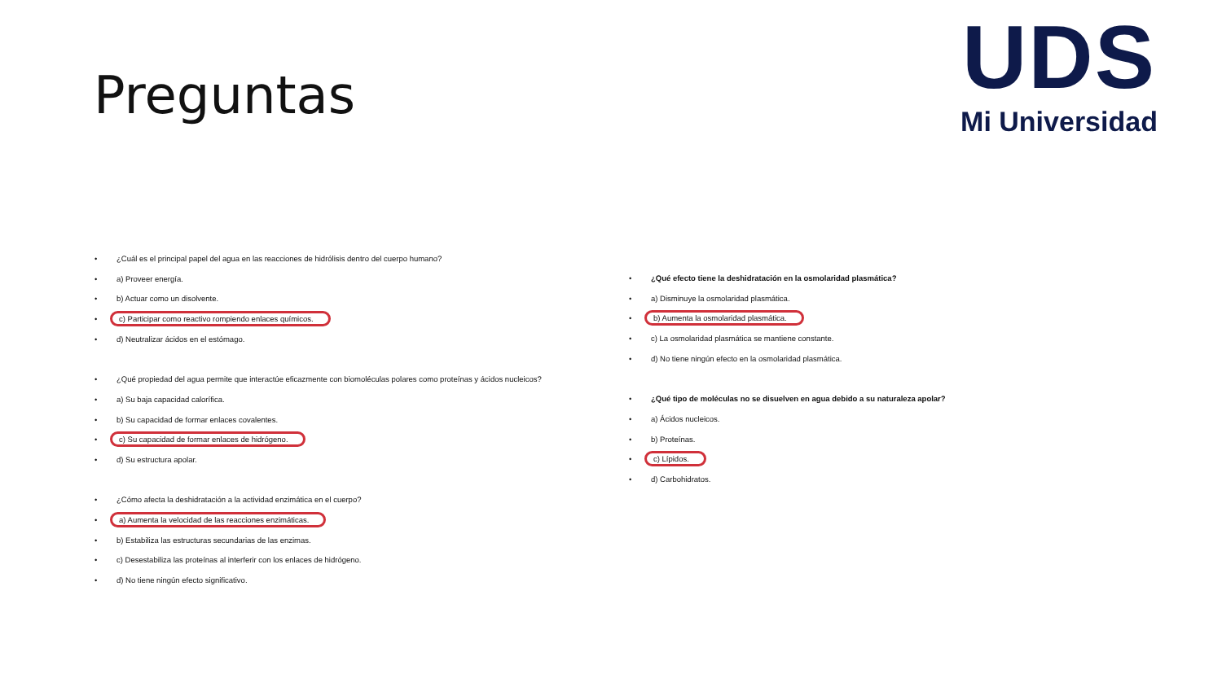Preguntas
UDS
Mi Universidad
¿Cuál es el principal papel del agua en las reacciones de hidrólisis dentro del cuerpo humano?
a) Proveer energía.
b) Actuar como un disolvente.
c) Participar como reactivo rompiendo enlaces químicos.
d) Neutralizar ácidos en el estómago.
¿Qué propiedad del agua permite que interactúe eficazmente con biomoléculas polares como proteínas y ácidos nucleicos?
a) Su baja capacidad calorífica.
b) Su capacidad de formar enlaces covalentes.
c) Su capacidad de formar enlaces de hidrógeno.
d) Su estructura apolar.
¿Cómo afecta la deshidratación a la actividad enzimática en el cuerpo?
a) Aumenta la velocidad de las reacciones enzimáticas.
b) Estabiliza las estructuras secundarias de las enzimas.
c) Desestabiliza las proteínas al interferir con los enlaces de hidrógeno.
d) No tiene ningún efecto significativo.
¿Qué efecto tiene la deshidratación en la osmolaridad plasmática?
a) Disminuye la osmolaridad plasmática.
b) Aumenta la osmolaridad plasmática.
c) La osmolaridad plasmática se mantiene constante.
d) No tiene ningún efecto en la osmolaridad plasmática.
¿Qué tipo de moléculas no se disuelven en agua debido a su naturaleza apolar?
a) Ácidos nucleicos.
b) Proteínas.
c) Lípidos.
d) Carbohidratos.